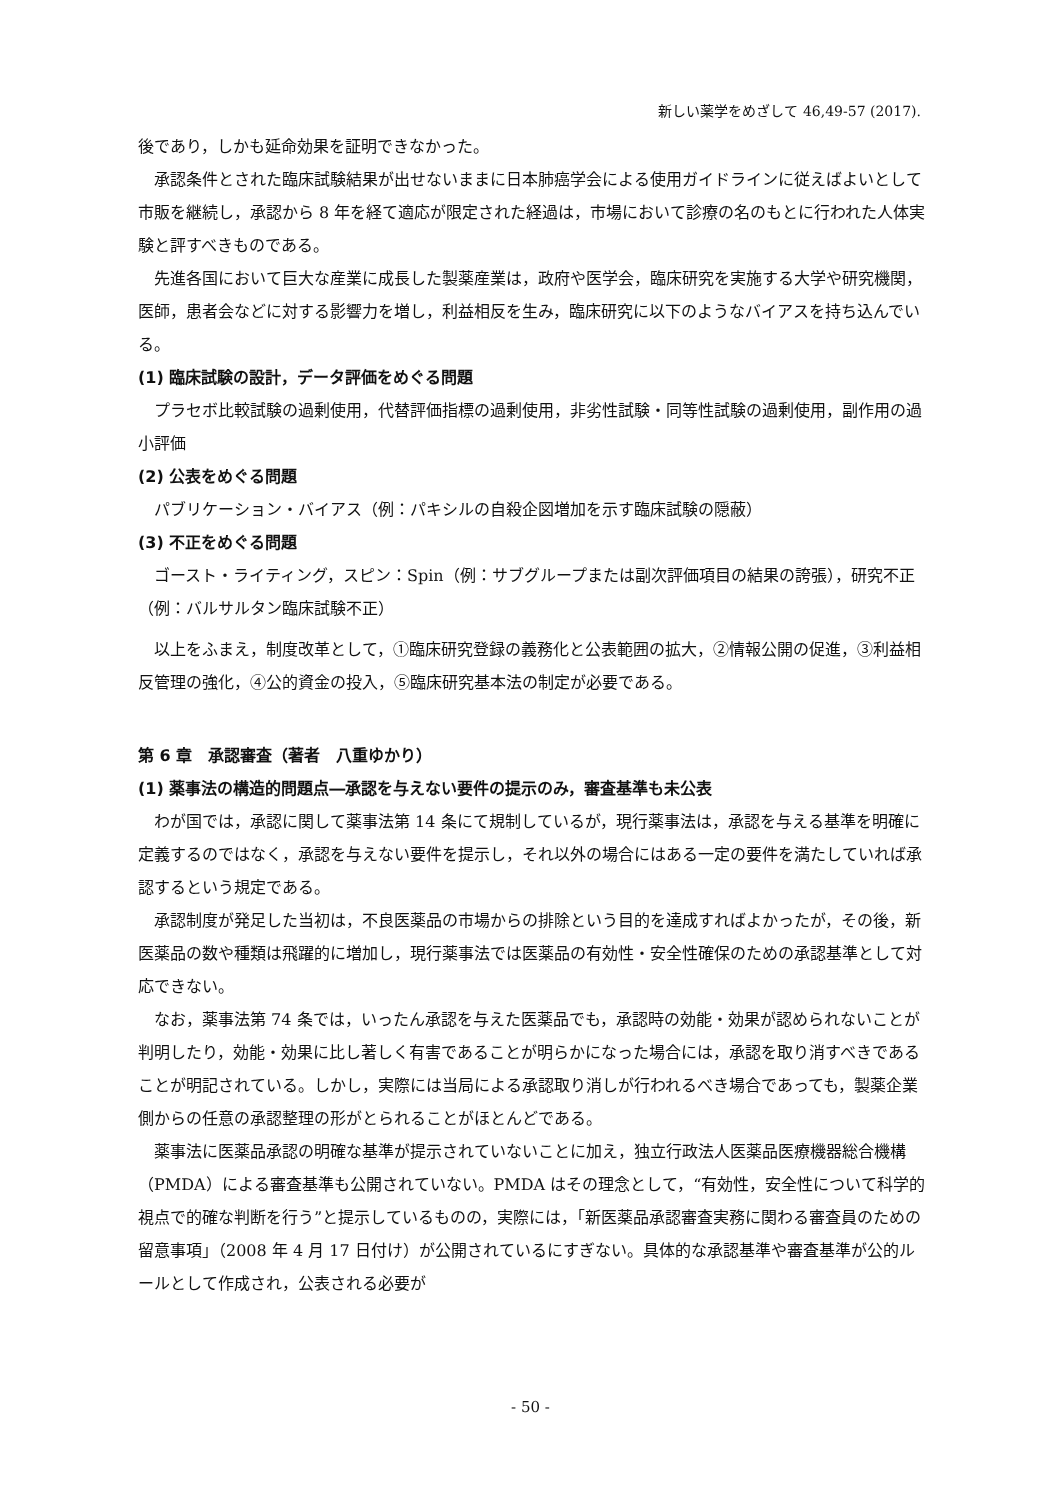新しい薬学をめざして 46,49-57 (2017).
後であり，しかも延命効果を証明できなかった。
承認条件とされた臨床試験結果が出せないままに日本肺癌学会による使用ガイドラインに従えばよいとして市販を継続し，承認から 8 年を経て適応が限定された経過は，市場において診療の名のもとに行われた人体実験と評すべきものである。
先進各国において巨大な産業に成長した製薬産業は，政府や医学会，臨床研究を実施する大学や研究機関，医師，患者会などに対する影響力を増し，利益相反を生み，臨床研究に以下のようなバイアスを持ち込んでいる。
(1) 臨床試験の設計，データ評価をめぐる問題
プラセボ比較試験の過剰使用，代替評価指標の過剰使用，非劣性試験・同等性試験の過剰使用，副作用の過小評価
(2) 公表をめぐる問題
パブリケーション・バイアス（例：パキシルの自殺企図増加を示す臨床試験の隠蔽）
(3) 不正をめぐる問題
ゴースト・ライティング，スピン：Spin（例：サブグループまたは副次評価項目の結果の誇張），研究不正（例：バルサルタン臨床試験不正）
以上をふまえ，制度改革として，①臨床研究登録の義務化と公表範囲の拡大，②情報公開の促進，③利益相反管理の強化，④公的資金の投入，⑤臨床研究基本法の制定が必要である。
第 6 章　承認審査（著者　八重ゆかり）
(1) 薬事法の構造的問題点―承認を与えない要件の提示のみ，審査基準も未公表
わが国では，承認に関して薬事法第 14 条にて規制しているが，現行薬事法は，承認を与える基準を明確に定義するのではなく，承認を与えない要件を提示し，それ以外の場合にはある一定の要件を満たしていれば承認するという規定である。
承認制度が発足した当初は，不良医薬品の市場からの排除という目的を達成すればよかったが，その後，新医薬品の数や種類は飛躍的に増加し，現行薬事法では医薬品の有効性・安全性確保のための承認基準として対応できない。
なお，薬事法第 74 条では，いったん承認を与えた医薬品でも，承認時の効能・効果が認められないことが判明したり，効能・効果に比し著しく有害であることが明らかになった場合には，承認を取り消すべきであることが明記されている。しかし，実際には当局による承認取り消しが行われるべき場合であっても，製薬企業側からの任意の承認整理の形がとられることがほとんどである。
薬事法に医薬品承認の明確な基準が提示されていないことに加え，独立行政法人医薬品医療機器総合機構（PMDA）による審査基準も公開されていない。PMDA はその理念として，“有効性，安全性について科学的視点で的確な判断を行う”と提示しているものの，実際には，「新医薬品承認審査実務に関わる審査員のための留意事項」（2008 年 4 月 17 日付け）が公開されているにすぎない。具体的な承認基準や審査基準が公的ルールとして作成され，公表される必要が
- 50 -